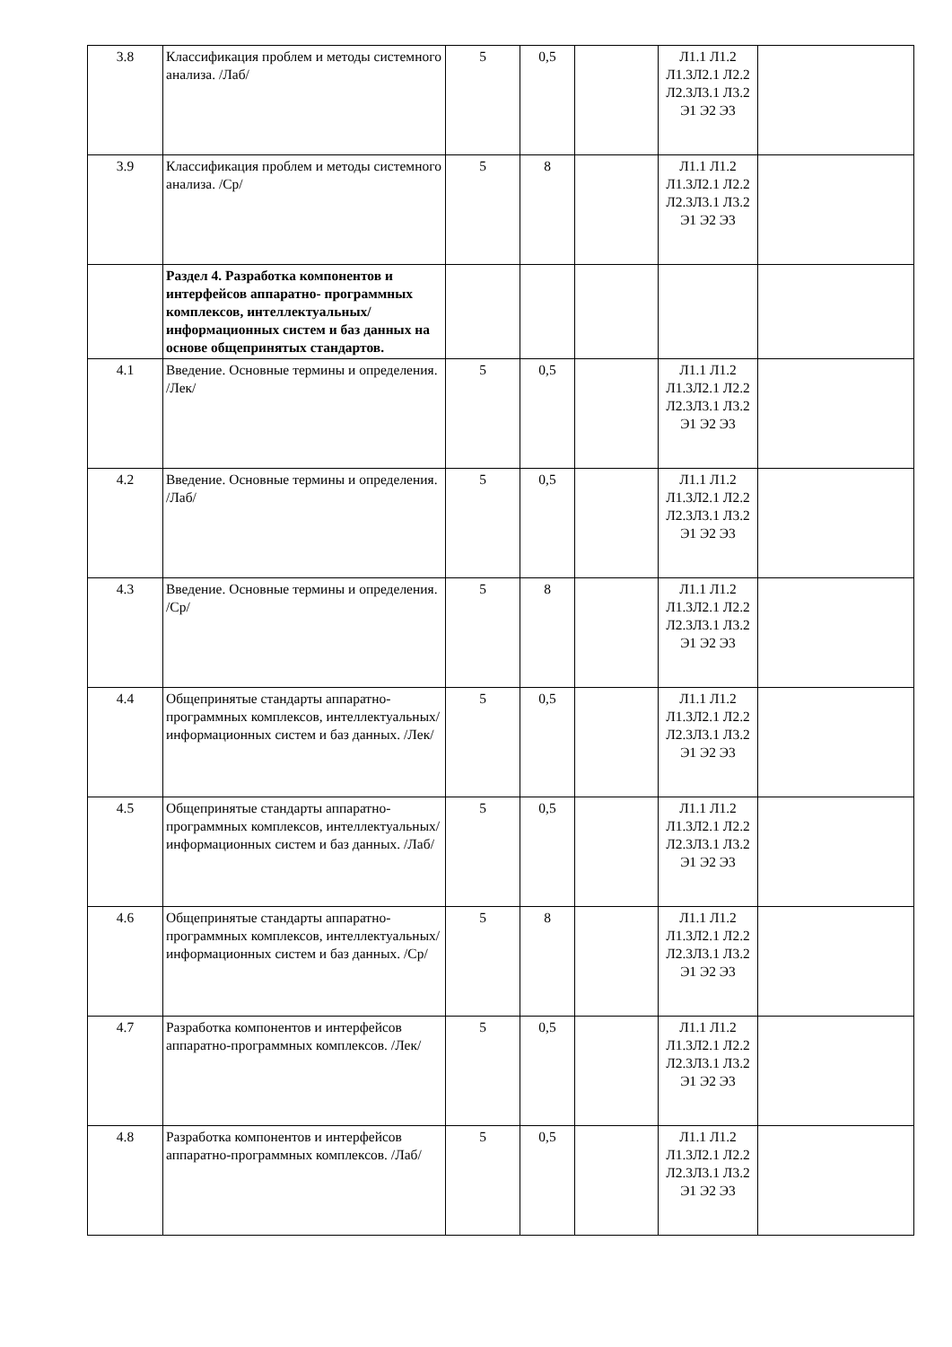| 3.8 | Классификация проблем и методы системного анализа. /Лаб/ | 5 | 0,5 | | Л1.1 Л1.2 Л1.3Л2.1 Л2.2 Л2.3Л3.1 Л3.2 Э1 Э2 Э3 | |
| 3.9 | Классификация проблем и методы системного анализа. /Ср/ | 5 | 8 | | Л1.1 Л1.2 Л1.3Л2.1 Л2.2 Л2.3Л3.1 Л3.2 Э1 Э2 Э3 | |
| | Раздел 4. Разработка компонентов и интерфейсов аппаратно- программных комплексов, интеллектуальных/информационных систем и баз данных на основе общепринятых стандартов. | | | | | |
| 4.1 | Введение. Основные термины и определения. /Лек/ | 5 | 0,5 | | Л1.1 Л1.2 Л1.3Л2.1 Л2.2 Л2.3Л3.1 Л3.2 Э1 Э2 Э3 | |
| 4.2 | Введение. Основные термины и определения. /Лаб/ | 5 | 0,5 | | Л1.1 Л1.2 Л1.3Л2.1 Л2.2 Л2.3Л3.1 Л3.2 Э1 Э2 Э3 | |
| 4.3 | Введение. Основные термины и определения. /Ср/ | 5 | 8 | | Л1.1 Л1.2 Л1.3Л2.1 Л2.2 Л2.3Л3.1 Л3.2 Э1 Э2 Э3 | |
| 4.4 | Общепринятые стандарты аппаратно-программных комплексов, интеллектуальных/информационных систем и баз данных. /Лек/ | 5 | 0,5 | | Л1.1 Л1.2 Л1.3Л2.1 Л2.2 Л2.3Л3.1 Л3.2 Э1 Э2 Э3 | |
| 4.5 | Общепринятые стандарты аппаратно-программных комплексов, интеллектуальных/информационных систем и баз данных. /Лаб/ | 5 | 0,5 | | Л1.1 Л1.2 Л1.3Л2.1 Л2.2 Л2.3Л3.1 Л3.2 Э1 Э2 Э3 | |
| 4.6 | Общепринятые стандарты аппаратно-программных комплексов, интеллектуальных/информационных систем и баз данных. /Ср/ | 5 | 8 | | Л1.1 Л1.2 Л1.3Л2.1 Л2.2 Л2.3Л3.1 Л3.2 Э1 Э2 Э3 | |
| 4.7 | Разработка компонентов и интерфейсов аппаратно-программных комплексов. /Лек/ | 5 | 0,5 | | Л1.1 Л1.2 Л1.3Л2.1 Л2.2 Л2.3Л3.1 Л3.2 Э1 Э2 Э3 | |
| 4.8 | Разработка компонентов и интерфейсов аппаратно-программных комплексов. /Лаб/ | 5 | 0,5 | | Л1.1 Л1.2 Л1.3Л2.1 Л2.2 Л2.3Л3.1 Л3.2 Э1 Э2 Э3 | |